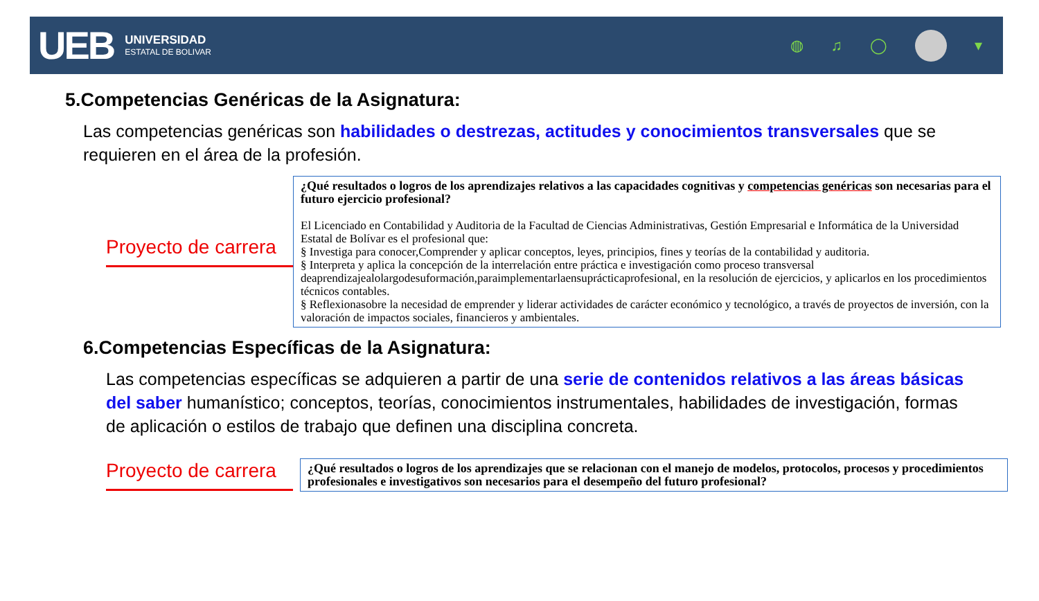UEB
UNIVERSIDAD
ESTATAL DE BOLIVAR
◍ ♫ ◯ ▾
5.Competencias Genéricas de la Asignatura:
Las competencias genéricas son habilidades o destrezas, actitudes y conocimientos transversales que se requieren en el área de la profesión.
Proyecto de carrera
¿Qué resultados o logros de los aprendizajes relativos a las capacidades cognitivas y competencias genéricas son necesarias para el futuro ejercicio profesional?
El Licenciado en Contabilidad y Auditoria de la Facultad de Ciencias Administrativas, Gestión Empresarial e Informática de la Universidad Estatal de Bolívar es el profesional que:
§ Investiga para conocer,Comprender y aplicar conceptos, leyes, principios, fines y teorías de la contabilidad y auditoria.
§ Interpreta y aplica la concepción de la interrelación entre práctica e investigación como proceso transversal deaprendizajealolargodesuformación,paraimplementarlaensuprácticaprofesional, en la resolución de ejercicios, y aplicarlos en los procedimientos técnicos contables.
§ Reflexionasobre la necesidad de emprender y liderar actividades de carácter económico y tecnológico, a través de proyectos de inversión, con la valoración de impactos sociales, financieros y ambientales.
6.Competencias Específicas de la Asignatura:
Las competencias específicas se adquieren a partir de una serie de contenidos relativos a las áreas básicas del saber humanístico; conceptos, teorías, conocimientos instrumentales, habilidades de investigación, formas de aplicación o estilos de trabajo que definen una disciplina concreta.
Proyecto de carrera
¿Qué resultados o logros de los aprendizajes que se relacionan con el manejo de modelos, protocolos, procesos y procedimientos profesionales e investigativos son necesarios para el desempeño del futuro profesional?